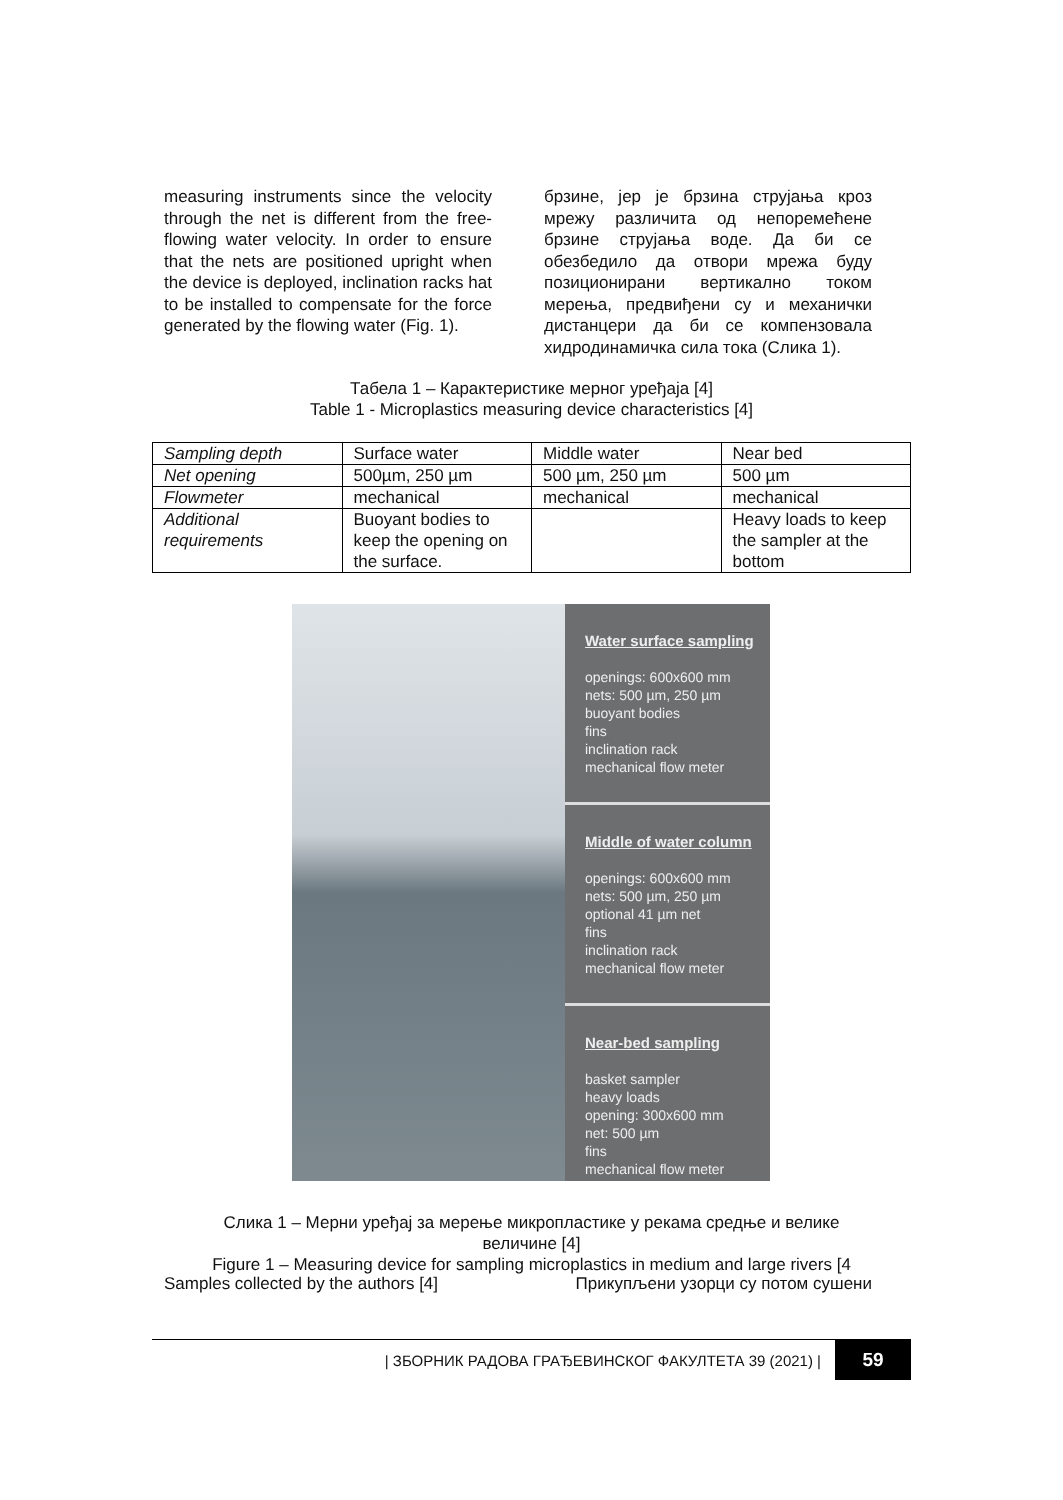measuring instruments since the velocity through the net is different from the free-flowing water velocity. In order to ensure that the nets are positioned upright when the device is deployed, inclination racks hat to be installed to compensate for the force generated by the flowing water (Fig. 1).
брзине, јер је брзина струјања кроз мрежу различита од непоремећене брзине струјања воде. Да би се обезбедило да отвори мрежа буду позиционирани вертикално током мерења, предвиђени су и механички дистанцери да би се компензовала хидродинамичка сила тока (Слика 1).
Табела 1 – Карактеристике мерног уређаја [4]
Table 1 - Microplastics measuring device characteristics [4]
| Sampling depth | Surface water | Middle water | Near bed |
| Net opening | 500µm, 250 µm | 500 µm, 250 µm | 500 µm |
| Flowmeter | mechanical | mechanical | mechanical |
| Additional requirements | Buoyant bodies to keep the opening on the surface. | | Heavy loads to keep the sampler at the bottom |
Water surface sampling
openings: 600x600 mm
nets: 500 µm, 250 µm
buoyant bodies
fins
inclination rack
mechanical flow meter
Middle of water column
openings: 600x600 mm
nets: 500 µm, 250 µm
optional 41 µm net
fins
inclination rack
mechanical flow meter
Near-bed sampling
basket sampler
heavy loads
opening: 300x600 mm
net: 500 µm
fins
mechanical flow meter
Слика 1 – Мерни уређај за мерење микропластике у рекама средње и велике
величине [4]
Figure 1 – Measuring device for sampling microplastics in medium and large rivers [4
Samples collected by the authors [4] Прикупљени узорци су потом сушени
| ЗБОРНИК РАДОВА ГРАЂЕВИНСКОГ ФАКУЛТЕТА 39 (2021) | 59